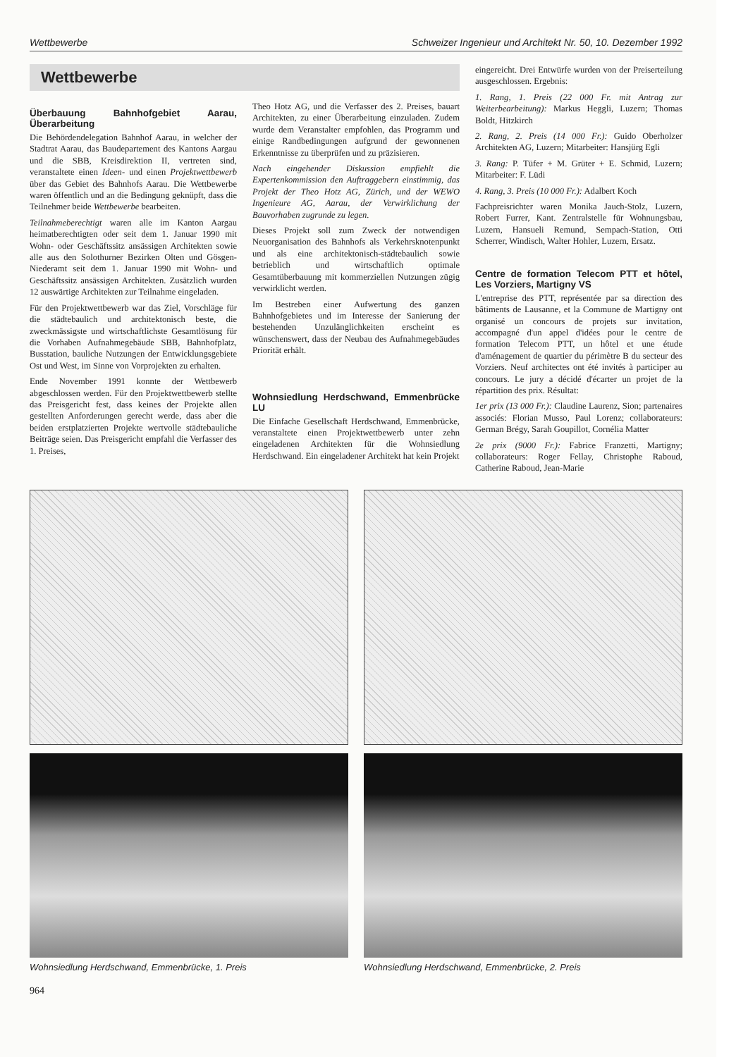Wettbewerbe Schweizer Ingenieur und Architekt Nr. 50, 10. Dezember 1992
Wettbewerbe
Überbauung Bahnhofgebiet Aarau, Überarbeitung
Die Behördendelegation Bahnhof Aarau, in welcher der Stadtrat Aarau, das Baudepartement des Kantons Aargau und die SBB, Kreisdirektion II, vertreten sind, veranstaltete einen Ideen- und einen Projektwettbewerb über das Gebiet des Bahnhofs Aarau. Die Wettbewerbe waren öffentlich und an die Bedingung geknüpft, dass die Teilnehmer beide Wettbewerbe bearbeiten.
Teilnahmeberechtigt waren alle im Kanton Aargau heimatberechtigten oder seit dem 1. Januar 1990 mit Wohn- oder Geschäftssitz ansässigen Architekten sowie alle aus den Solothurner Bezirken Olten und Gösgen-Niederamt seit dem 1. Januar 1990 mit Wohn- und Geschäftssitz ansässigen Architekten. Zusätzlich wurden 12 auswärtige Architekten zur Teilnahme eingeladen.
Für den Projektwettbewerb war das Ziel, Vorschläge für die städtebaulich und architektonisch beste, die zweckmässigste und wirtschaftlichste Gesamtlösung für die Vorhaben Aufnahmegebäude SBB, Bahnhofplatz, Busstation, bauliche Nutzungen der Entwicklungsgebiete Ost und West, im Sinne von Vorprojekten zu erhalten.
Ende November 1991 konnte der Wettbewerb abgeschlossen werden. Für den Projektwettbewerb stellte das Preisgericht fest, dass keines der Projekte allen gestellten Anforderungen gerecht werde, dass aber die beiden erstplatzierten Projekte wertvolle städtebauliche Beiträge seien. Das Preisgericht empfahl die Verfasser des 1. Preises,
Theo Hotz AG, und die Verfasser des 2. Preises, bauart Architekten, zu einer Überarbeitung einzuladen. Zudem wurde dem Veranstalter empfohlen, das Programm und einige Randbedingungen aufgrund der gewonnenen Erkenntnisse zu überprüfen und zu präzisieren.
Nach eingehender Diskussion empfiehlt die Expertenkommission den Auftraggebern einstimmig, das Projekt der Theo Hotz AG, Zürich, und der WEWO Ingenieure AG, Aarau, der Verwirklichung der Bauvorhaben zugrunde zu legen.
Dieses Projekt soll zum Zweck der notwendigen Neuorganisation des Bahnhofs als Verkehrsknotenpunkt und als eine architektonisch-städtebaulich sowie betrieblich und wirtschaftlich optimale Gesamtüberbauung mit kommerziellen Nutzungen zügig verwirklicht werden.
Im Bestreben einer Aufwertung des ganzen Bahnhofgebietes und im Interesse der Sanierung der bestehenden Unzulänglichkeiten erscheint es wünschenswert, dass der Neubau des Aufnahmegebäudes Priorität erhält.
Wohnsiedlung Herdschwand, Emmenbrücke LU
Die Einfache Gesellschaft Herdschwand, Emmenbrücke, veranstaltete einen Projektwettbewerb unter zehn eingeladenen Architekten für die Wohnsiedlung Herdschwand. Ein eingeladener Architekt hat kein Projekt
eingereicht. Drei Entwürfe wurden von der Preiserteilung ausgeschlossen. Ergebnis:
1. Rang, 1. Preis (22 000 Fr. mit Antrag zur Weiterbearbeitung): Markus Heggli, Luzern; Thomas Boldt, Hitzkirch
2. Rang, 2. Preis (14 000 Fr.): Guido Oberholzer Architekten AG, Luzern; Mitarbeiter: Hansjürg Egli
3. Rang: P. Tüfer + M. Grüter + E. Schmid, Luzern; Mitarbeiter: F. Lüdi
4. Rang, 3. Preis (10 000 Fr.): Adalbert Koch
Fachpreisrichter waren Monika Jauch-Stolz, Luzern, Robert Furrer, Kant. Zentralstelle für Wohnungsbau, Luzern, Hansueli Remund, Sempach-Station, Otti Scherrer, Windisch, Walter Hohler, Luzern, Ersatz.
Centre de formation Telecom PTT et hôtel, Les Vorziers, Martigny VS
L'entreprise des PTT, représentée par sa direction des bâtiments de Lausanne, et la Commune de Martigny ont organisé un concours de projets sur invitation, accompagné d'un appel d'idées pour le centre de formation Telecom PTT, un hôtel et une étude d'aménagement de quartier du périmètre B du secteur des Vorziers. Neuf architectes ont été invités à participer au concours. Le jury a décidé d'écarter un projet de la répartition des prix. Résultat:
1er prix (13 000 Fr.): Claudine Laurenz, Sion; partenaires associés: Florian Musso, Paul Lorenz; collaborateurs: German Brégy, Sarah Goupillot, Cornélia Matter
2e prix (9000 Fr.): Fabrice Franzetti, Martigny; collaborateurs: Roger Fellay, Christophe Raboud, Catherine Raboud, Jean-Marie
Wohnsiedlung Herdschwand, Emmenbrücke, 1. Preis Wohnsiedlung Herdschwand, Emmenbrücke, 2. Preis
964